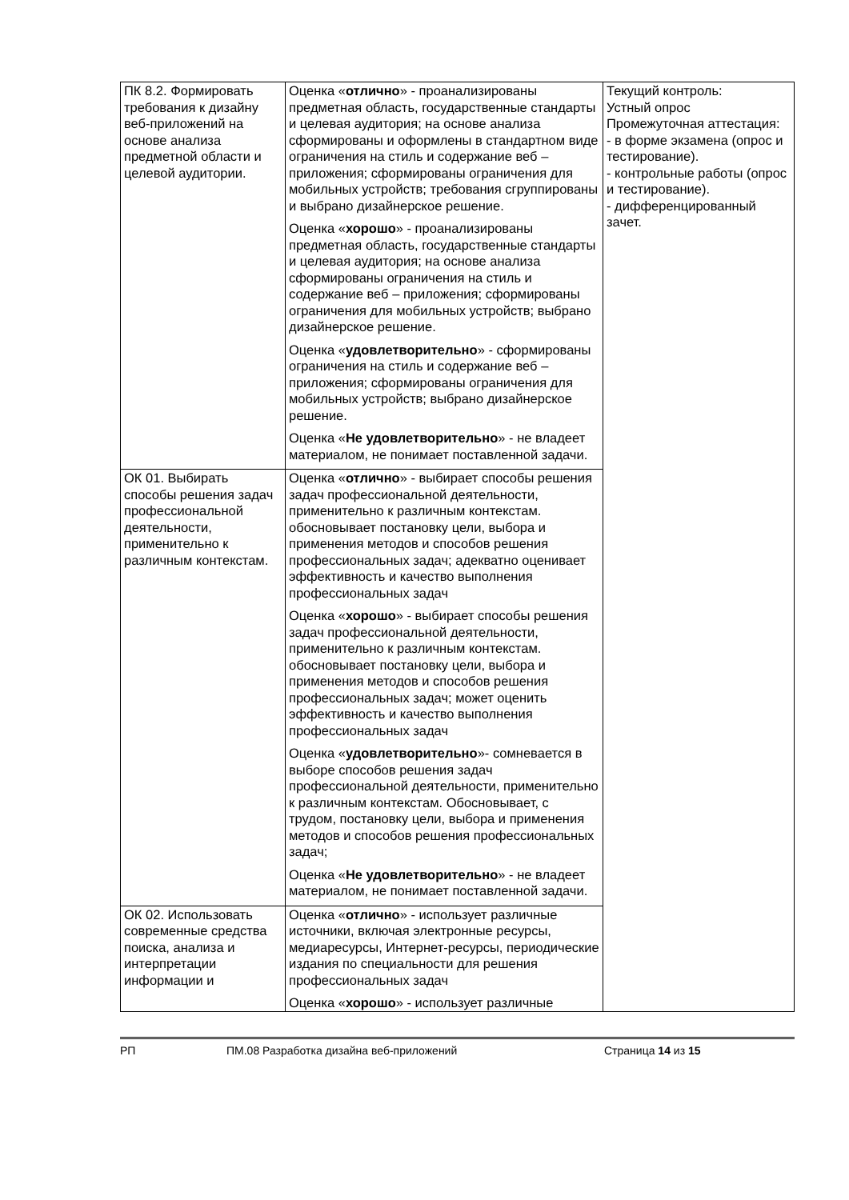| ПК 8.2. Формировать требования к дизайну веб-приложений на основе анализа предметной области и целевой аудитории. | Оценка « отлично » - проанализированы предметная область, государственные стандарты и целевая аудитория; на основе анализа сформированы и оформлены в стандартном виде ограничения на стиль и содержание веб – приложения; сформированы ограничения для мобильных устройств; требования сгруппированы и выбрано дизайнерское решение. Оценка « хорошо » - проанализированы предметная область, государственные стандарты и целевая аудитория; на основе анализа сформированы ограничения на стиль и содержание веб – приложения; сформированы ограничения для мобильных устройств; выбрано дизайнерское решение. Оценка « удовлетворительно » - сформированы ограничения на стиль и содержание веб – приложения; сформированы ограничения для мобильных устройств; выбрано дизайнерское решение. Оценка « Не удовлетворительно » - не владеет материалом, не понимает поставленной задачи. | Текущий контроль: Устный опрос Промежуточная аттестация: - в форме экзамена (опрос и тестирование). - контрольные работы (опрос и тестирование). - дифференцированный зачет. |
| ОК 01. Выбирать способы решения задач профессиональной деятельности, применительно к различным контекстам. | Оценка « отлично » - выбирает способы решения задач профессиональной деятельности, применительно к различным контекстам. обосновывает постановку цели, выбора и применения методов и способов решения профессиональных задач; адекватно оценивает эффективность и качество выполнения профессиональных задач Оценка « хорошо » - выбирает способы решения задач профессиональной деятельности, применительно к различным контекстам. обосновывает постановку цели, выбора и применения методов и способов решения профессиональных задач; может оценить эффективность и качество выполнения профессиональных задач Оценка « удовлетворительно »- сомневается в выборе способов решения задач профессиональной деятельности, применительно к различным контекстам. Обосновывает, с трудом, постановку цели, выбора и применения методов и способов решения профессиональных задач; Оценка « Не удовлетворительно » - не владеет материалом, не понимает поставленной задачи. | |
| ОК 02. Использовать современные средства поиска, анализа и интерпретации информации и | Оценка « отлично » - использует различные источники, включая электронные ресурсы, медиаресурсы, Интернет-ресурсы, периодические издания по специальности для решения профессиональных задач Оценка « хорошо » - использует различные | |
РП ПМ.08 Разработка дизайна веб-приложений Страница 14 из 15